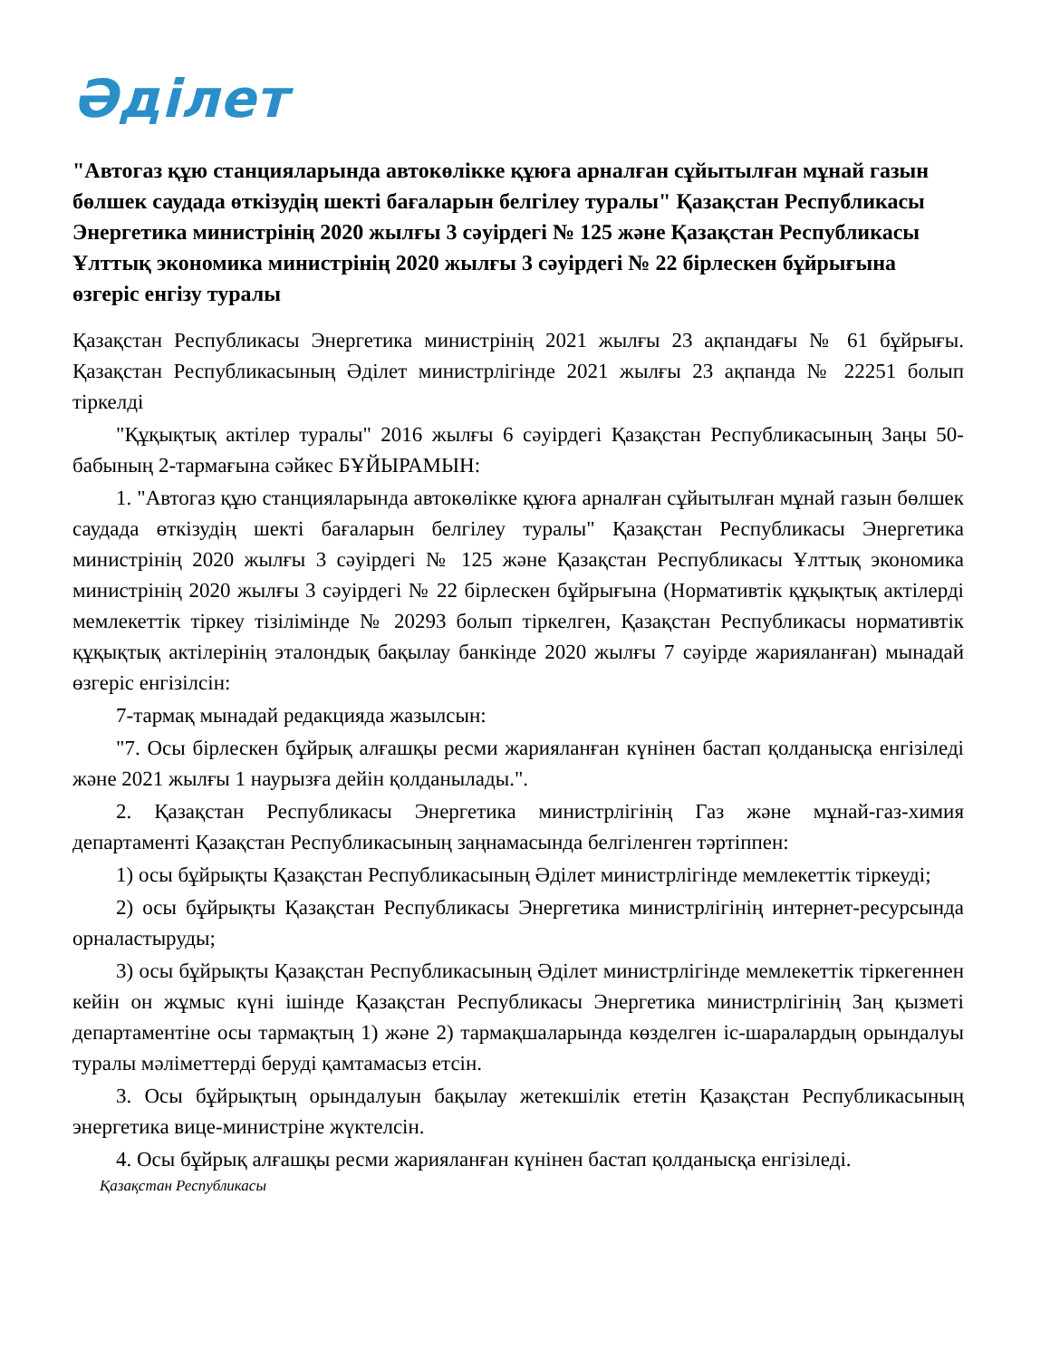Әділет
"Автогаз құю станцияларында автокөлікке құюға арналған сұйытылған мұнай газын бөлшек саудада өткізудің шекті бағаларын белгілеу туралы" Қазақстан Республикасы Энергетика министрінің 2020 жылғы 3 сәуірдегі № 125 және Қазақстан Республикасы Ұлттық экономика министрінің 2020 жылғы 3 сәуірдегі № 22 бірлескен бұйрығына өзгеріс енгізу туралы
Қазақстан Республикасы Энергетика министрінің 2021 жылғы 23 ақпандағы № 61 бұйрығы. Қазақстан Республикасының Әділет министрлігінде 2021 жылғы 23 ақпанда № 22251 болып тіркелді
"Құқықтық актілер туралы" 2016 жылғы 6 сәуірдегі Қазақстан Республикасының Заңы 50-бабының 2-тармағына сәйкес БҰЙЫРАМЫН:
1. "Автогаз құю станцияларында автокөлікке құюға арналған сұйытылған мұнай газын бөлшек саудада өткізудің шекті бағаларын белгілеу туралы" Қазақстан Республикасы Энергетика министрінің 2020 жылғы 3 сәуірдегі № 125 және Қазақстан Республикасы Ұлттық экономика министрінің 2020 жылғы 3 сәуірдегі № 22 бірлескен бұйрығына (Нормативтік құқықтық актілерді мемлекеттік тіркеу тізілімінде № 20293 болып тіркелген, Қазақстан Республикасы нормативтік құқықтық актілерінің эталондық бақылау банкінде 2020 жылғы 7 сәуірде жарияланған) мынадай өзгеріс енгізілсін:
7-тармақ мынадай редакцияда жазылсын:
"7. Осы бірлескен бұйрық алғашқы ресми жарияланған күнінен бастап қолданысқа енгізіледі және 2021 жылғы 1 наурызға дейін қолданылады.".
2. Қазақстан Республикасы Энергетика министрлігінің Газ және мұнай-газ-химия департаменті Қазақстан Республикасының заңнамасында белгіленген тәртіппен:
1) осы бұйрықты Қазақстан Республикасының Әділет министрлігінде мемлекеттік тіркеуді;
2) осы бұйрықты Қазақстан Республикасы Энергетика министрлігінің интернет-ресурсында орналастыруды;
3) осы бұйрықты Қазақстан Республикасының Әділет министрлігінде мемлекеттік тіркегеннен кейін он жұмыс күні ішінде Қазақстан Республикасы Энергетика министрлігінің Заң қызметі департаментіне осы тармақтың 1) және 2) тармақшаларында көзделген іс-шаралардың орындалуы туралы мәліметтерді беруді қамтамасыз етсін.
3. Осы бұйрықтың орындалуын бақылау жетекшілік ететін Қазақстан Республикасының энергетика вице-министріне жүктелсін.
4. Осы бұйрық алғашқы ресми жарияланған күнінен бастап қолданысқа енгізіледі.
Қазақстан Республикасы